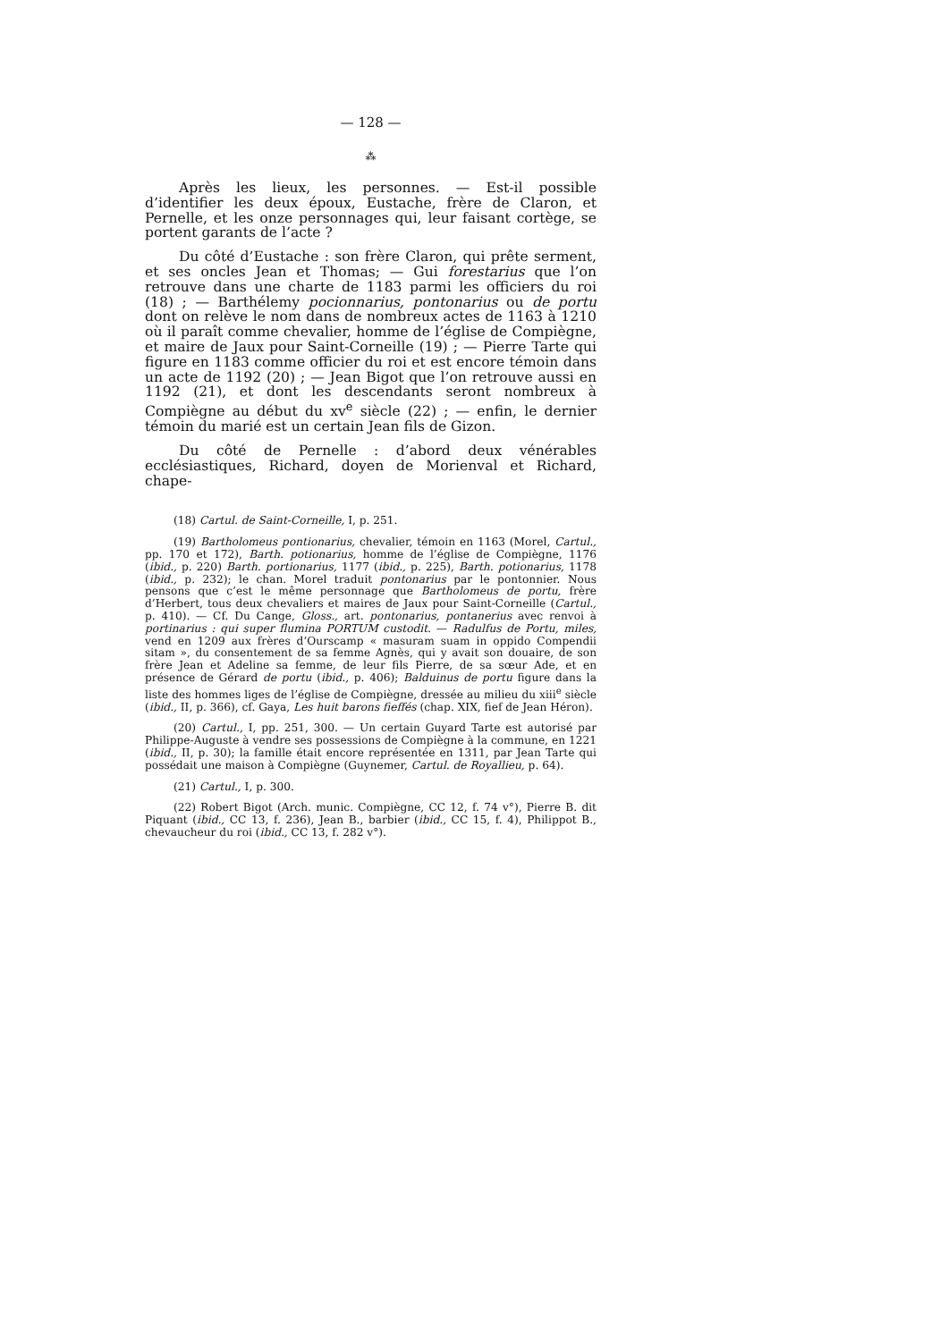— 128 —
⁂
Après les lieux, les personnes. — Est-il possible d’identifier les deux époux, Eustache, frère de Claron, et Pernelle, et les onze personnages qui, leur faisant cortège, se portent garants de l’acte ?
Du côté d’Eustache : son frère Claron, qui prête serment, et ses oncles Jean et Thomas; — Gui forestarius que l’on retrouve dans une charte de 1183 parmi les officiers du roi (18) ; — Barthélemy pocionnarius, pontonarius ou de portu dont on relève le nom dans de nombreux actes de 1163 à 1210 où il paraît comme chevalier, homme de l’église de Compiègne, et maire de Jaux pour Saint-Corneille (19) ; — Pierre Tarte qui figure en 1183 comme officier du roi et est encore témoin dans un acte de 1192 (20) ; — Jean Bigot que l’on retrouve aussi en 1192 (21), et dont les descendants seront nombreux à Compiègne au début du xv<sup>e</sup> siècle (22) ; — enfin, le dernier témoin du marié est un certain Jean fils de Gizon.
Du côté de Pernelle : d’abord deux vénérables ecclésiastiques, Richard, doyen de Morienval et Richard, chape-
(18) Cartul. de Saint-Corneille, I, p. 251.
(19) Bartholomeus pontionarius, chevalier, témoin en 1163 (Morel, Cartul., pp. 170 et 172), Barth. potionarius, homme de l’église de Compiègne, 1176 (ibid., p. 220) Barth. portionarius, 1177 (ibid., p. 225), Barth. potionarius, 1178 (ibid., p. 232); le chan. Morel traduit pontonarius par le pontonnier. Nous pensons que c’est le même personnage que Bartholomeus de portu, frère d’Herbert, tous deux chevaliers et maires de Jaux pour Saint-Corneille (Cartul., p. 410). — Cf. Du Cange, Gloss., art. pontonarius, pontanerius avec renvoi à portinarius : qui super flumina PORTUM custodit. — Radulfus de Portu, miles, vend en 1209 aux frères d’Ourscamp « masuram suam in oppido Compendii sitam », du consentement de sa femme Agnès, qui y avait son douaire, de son frère Jean et Adeline sa femme, de leur fils Pierre, de sa sœur Ade, et en présence de Gérard de portu (ibid., p. 406); Balduinus de portu figure dans la liste des hommes liges de l’église de Compiègne, dressée au milieu du xiii<sup>e</sup> siècle (ibid., II, p. 366), cf. Gaya, Les huit barons fieffés (chap. XIX, fief de Jean Héron).
(20) Cartul., I, pp. 251, 300. — Un certain Guyard Tarte est autorisé par Philippe-Auguste à vendre ses possessions de Compiègne à la commune, en 1221 (ibid., II, p. 30); la famille était encore représentée en 1311, par Jean Tarte qui possédait une maison à Compiègne (Guynemer, Cartul. de Royallieu, p. 64).
(21) Cartul., I, p. 300.
(22) Robert Bigot (Arch. munic. Compiègne, CC 12, f. 74 v°), Pierre B. dit Piquant (ibid., CC 13, f. 236), Jean B., barbier (ibid., CC 15, f. 4), Philippot B., chevaucheur du roi (ibid., CC 13, f. 282 v°).